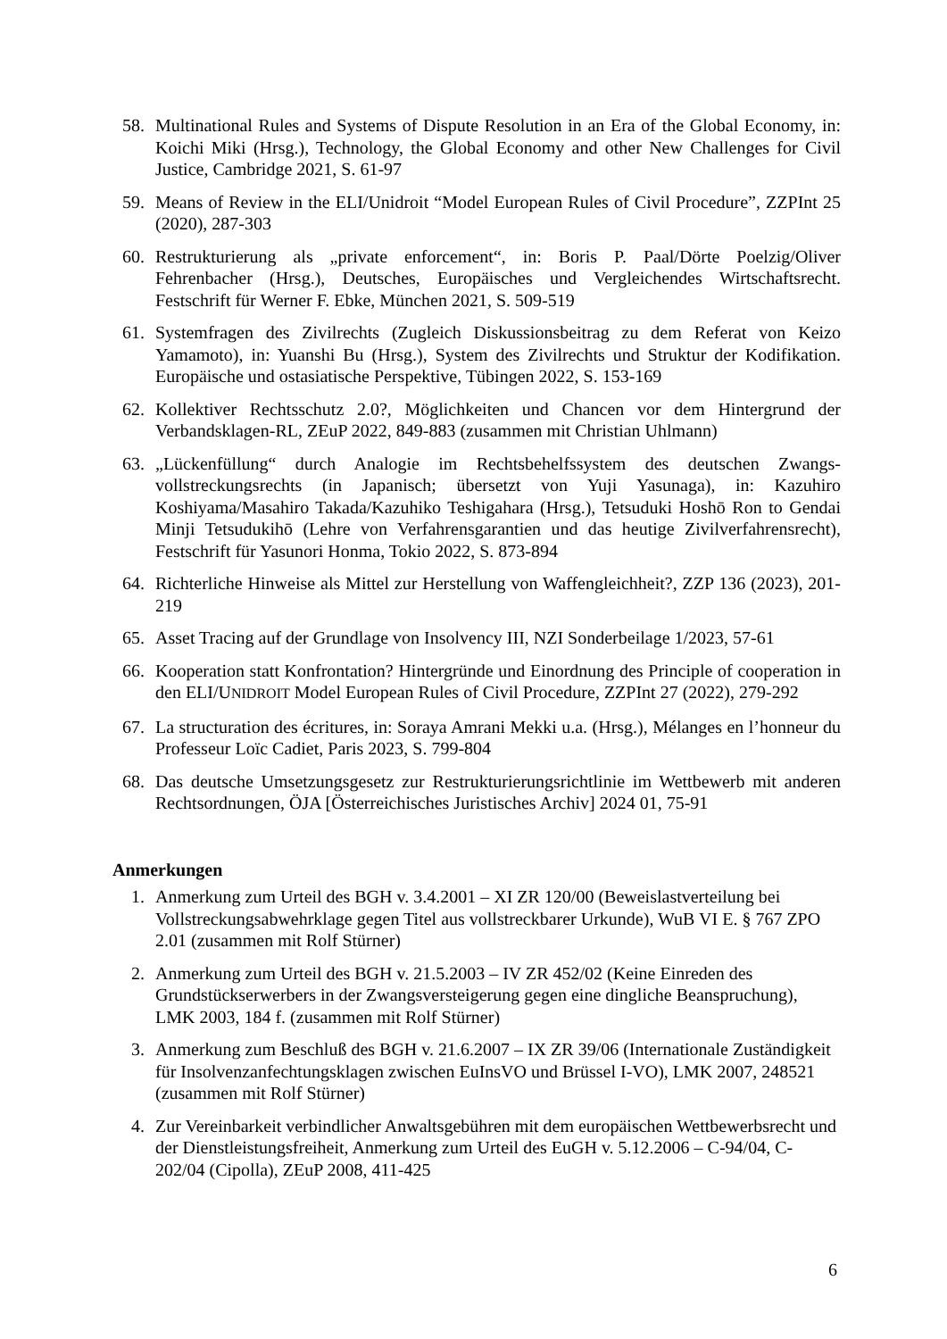58. Multinational Rules and Systems of Dispute Resolution in an Era of the Global Economy, in: Koichi Miki (Hrsg.), Technology, the Global Economy and other New Challenges for Civil Justice, Cambridge 2021, S. 61-97
59. Means of Review in the ELI/Unidroit “Model European Rules of Civil Procedure”, ZZPInt 25 (2020), 287-303
60. Restrukturierung als „private enforcement“, in: Boris P. Paal/Dörte Poelzig/Oliver Fehrenbacher (Hrsg.), Deutsches, Europäisches und Vergleichendes Wirtschaftsrecht. Festschrift für Werner F. Ebke, München 2021, S. 509-519
61. Systemfragen des Zivilrechts (Zugleich Diskussionsbeitrag zu dem Referat von Keizo Yamamoto), in: Yuanshi Bu (Hrsg.), System des Zivilrechts und Struktur der Kodifikation. Europäische und ostasiatische Perspektive, Tübingen 2022, S. 153-169
62. Kollektiver Rechtsschutz 2.0?, Möglichkeiten und Chancen vor dem Hintergrund der Verbandsklagen-RL, ZEuP 2022, 849-883 (zusammen mit Christian Uhlmann)
63. „Lückenfüllung“ durch Analogie im Rechtsbehelfssystem des deutschen Zwangs­vollstreckungsrechts (in Japanisch; übersetzt von Yuji Yasunaga), in: Kazuhiro Koshiyama/Masahiro Takada/Kazuhiko Teshigahara (Hrsg.), Tetsuduki Hoshō Ron to Gendai Minji Tetsudukihō (Lehre von Verfahrensgarantien und das heutige Zivilverfahrensrecht), Festschrift für Yasunori Honma, Tokio 2022, S. 873-894
64. Richterliche Hinweise als Mittel zur Herstellung von Waffengleichheit?, ZZP 136 (2023), 201-219
65. Asset Tracing auf der Grundlage von Insolvency III, NZI Sonderbeilage 1/2023, 57-61
66. Kooperation statt Konfrontation? Hintergründe und Einordnung des Principle of co­operation in den ELI/UNIDROIT Model European Rules of Civil Procedure, ZZPInt 27 (2022), 279-292
67. La structuration des écritures, in: Soraya Amrani Mekki u.a. (Hrsg.), Mélanges en l’honneur du Professeur Loïc Cadiet, Paris 2023, S. 799-804
68. Das deutsche Umsetzungsgesetz zur Restrukturierungsrichtlinie im Wettbewerb mit anderen Rechtsordnungen, ÖJA [Österreichisches Juristisches Archiv] 2024 01, 75-91
Anmerkungen
1. Anmerkung zum Urteil des BGH v. 3.4.2001 – XI ZR 120/00 (Beweislastverteilung bei Vollstreckungsabwehrklage gegen Titel aus vollstreckbarer Urkunde), WuB VI E. § 767 ZPO 2.01 (zusammen mit Rolf Stürner)
2. Anmerkung zum Urteil des BGH v. 21.5.2003 – IV ZR 452/02 (Keine Einreden des Grundstückserwerbers in der Zwangsversteigerung gegen eine dingliche Beanspruchung), LMK 2003, 184 f. (zusammen mit Rolf Stürner)
3. Anmerkung zum Beschluß des BGH v. 21.6.2007 – IX ZR 39/06 (Internationale Zuständigkeit für Insolvenzanfechtungsklagen zwischen EuInsVO und Brüssel I-VO), LMK 2007, 248521 (zusammen mit Rolf Stürner)
4. Zur Vereinbarkeit verbindlicher Anwaltsgebühren mit dem europäischen Wettbewerbs­recht und der Dienstleistungsfreiheit, Anmerkung zum Urteil des EuGH v. 5.12.2006 – C-94/04, C-202/04 (Cipolla), ZEuP 2008, 411-425
6